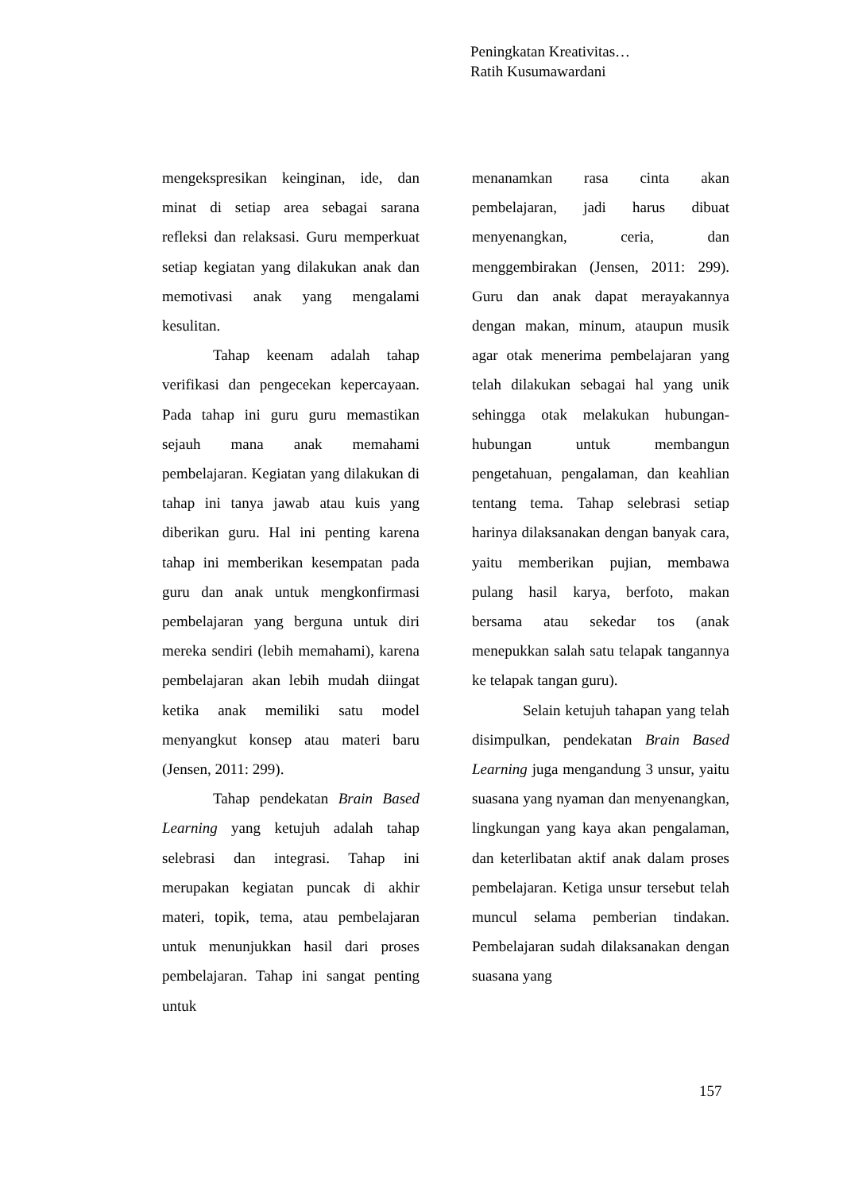Peningkatan Kreativitas…
Ratih Kusumawardani
mengekspresikan keinginan, ide, dan minat di setiap area sebagai sarana refleksi dan relaksasi. Guru memperkuat setiap kegiatan yang dilakukan anak dan memotivasi anak yang mengalami kesulitan.
Tahap keenam adalah tahap verifikasi dan pengecekan kepercayaan. Pada tahap ini guru guru memastikan sejauh mana anak memahami pembelajaran. Kegiatan yang dilakukan di tahap ini tanya jawab atau kuis yang diberikan guru. Hal ini penting karena tahap ini memberikan kesempatan pada guru dan anak untuk mengkonfirmasi pembelajaran yang berguna untuk diri mereka sendiri (lebih memahami), karena pembelajaran akan lebih mudah diingat ketika anak memiliki satu model menyangkut konsep atau materi baru (Jensen, 2011: 299).
Tahap pendekatan Brain Based Learning yang ketujuh adalah tahap selebrasi dan integrasi. Tahap ini merupakan kegiatan puncak di akhir materi, topik, tema, atau pembelajaran untuk menunjukkan hasil dari proses pembelajaran. Tahap ini sangat penting untuk
menanamkan rasa cinta akan pembelajaran, jadi harus dibuat menyenangkan, ceria, dan menggembirakan (Jensen, 2011: 299). Guru dan anak dapat merayakannya dengan makan, minum, ataupun musik agar otak menerima pembelajaran yang telah dilakukan sebagai hal yang unik sehingga otak melakukan hubungan-hubungan untuk membangun pengetahuan, pengalaman, dan keahlian tentang tema. Tahap selebrasi setiap harinya dilaksanakan dengan banyak cara, yaitu memberikan pujian, membawa pulang hasil karya, berfoto, makan bersama atau sekedar tos (anak menepukkan salah satu telapak tangannya ke telapak tangan guru).
Selain ketujuh tahapan yang telah disimpulkan, pendekatan Brain Based Learning juga mengandung 3 unsur, yaitu suasana yang nyaman dan menyenangkan, lingkungan yang kaya akan pengalaman, dan keterlibatan aktif anak dalam proses pembelajaran. Ketiga unsur tersebut telah muncul selama pemberian tindakan. Pembelajaran sudah dilaksanakan dengan suasana yang
157